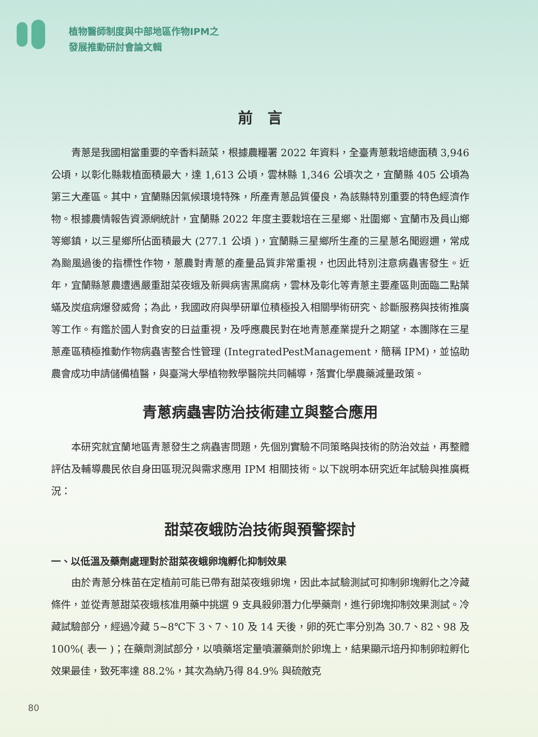植物醫師制度與中部地區作物IPM之
發展推動研討會論文輯
前　言
青蔥是我國相當重要的辛香料蔬菜，根據農糧署 2022 年資料，全臺青蔥栽培總面積 3,946 公頃，以彰化縣栽植面積最大，達 1,613 公頃，雲林縣 1,346 公頃次之，宜蘭縣 405 公頃為第三大產區。其中，宜蘭縣因氣候環境特殊，所產青蔥品質優良，為該縣特別重要的特色經濟作物。根據農情報告資源網統計，宜蘭縣 2022 年度主要栽培在三星鄉、壯圍鄉、宜蘭市及員山鄉等鄉鎮，以三星鄉所佔面積最大 (277.1 公頃 )，宜蘭縣三星鄉所生產的三星蔥名聞遐邇，常成為颱風過後的指標性作物，蔥農對青蔥的產量品質非常重視，也因此特別注意病蟲害發生。近年，宜蘭縣蔥農遭遇嚴重甜菜夜蛾及新興病害黑腐病，雲林及彰化等青蔥主要產區則面臨二點葉蟎及炭疽病爆發威脅；為此，我國政府與學研單位積極投入相關學術研究、診斷服務與技術推廣等工作。有鑑於國人對食安的日益重視，及呼應農民對在地青蔥產業提升之期望，本團隊在三星蔥產區積極推動作物病蟲害整合性管理 (IntegratedPestManagement，簡稱 IPM)，並協助農會成功申請儲備植醫，與臺灣大學植物教學醫院共同輔導，落實化學農藥減量政策。
青蔥病蟲害防治技術建立與整合應用
本研究就宜蘭地區青蔥發生之病蟲害問題，先個別實驗不同策略與技術的防治效益，再整體評估及輔導農民依自身田區現況與需求應用 IPM 相關技術。以下說明本研究近年試驗與推廣概況：
甜菜夜蛾防治技術與預警探討
一、以低溫及藥劑處理對於甜菜夜蛾卵塊孵化抑制效果
由於青蔥分株苗在定植前可能已帶有甜菜夜蛾卵塊，因此本試驗測試可抑制卵塊孵化之冷藏條件，並從青蔥甜菜夜蛾核准用藥中挑選 9 支具殺卵潛力化學藥劑，進行卵塊抑制效果測試。冷藏試驗部分，經過冷藏 5~8℃下 3、7、10 及 14 天後，卵的死亡率分別為 30.7、82、98 及 100%( 表一 )；在藥劑測試部分，以噴藥塔定量噴灑藥劑於卵塊上，結果顯示培丹抑制卵粒孵化效果最佳，致死率達 88.2%，其次為納乃得 84.9% 與硫敵克
80